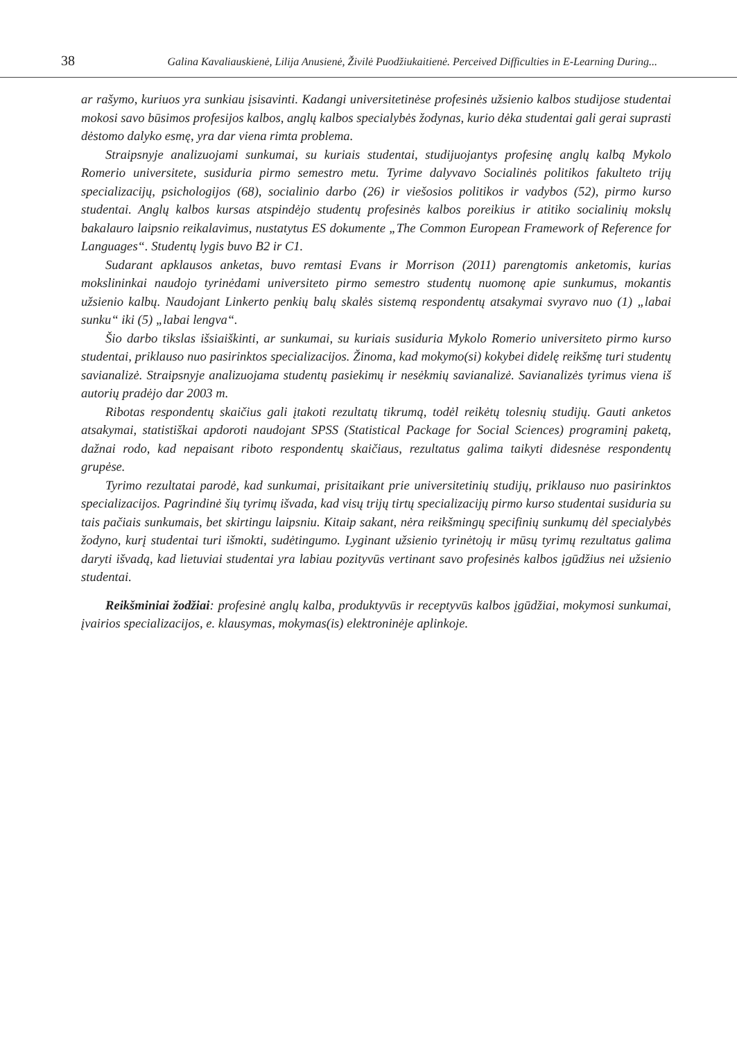38 Galina Kavaliauskienė, Lilija Anusienė, Živilė Puodžiukaitienė. Perceived Difficulties in E-Learning During...
ar rašymo, kuriuos yra sunkiau įsisavinti. Kadangi universitetinėse profesinės užsienio kalbos studijose studentai mokosi savo būsimos profesijos kalbos, anglų kalbos specialybės žodynas, kurio dėka studentai gali gerai suprasti dėstomo dalyko esmę, yra dar viena rimta problema.
Straipsnyje analizuojami sunkumai, su kuriais studentai, studijuojantys profesinę anglų kalbą Mykolo Romerio universitete, susiduria pirmo semestro metu. Tyrime dalyvavo Socialinės politikos fakulteto trijų specializacijų, psichologijos (68), socialinio darbo (26) ir viešosios politikos ir vadybos (52), pirmo kurso studentai. Anglų kalbos kursas atspindėjo studentų profesinės kalbos poreikius ir atitiko socialinių mokslų bakalauro laipsnio reikalavimus, nustatytus ES dokumente „The Common European Framework of Reference for Languages“. Studentų lygis buvo B2 ir C1.
Sudarant apklausos anketas, buvo remtasi Evans ir Morrison (2011) parengtomis anketomis, kurias mokslininkai naudojo tyrinėdami universiteto pirmo semestro studentų nuomonę apie sunkumus, mokantis užsienio kalbų. Naudojant Linkerto penkių balų skalės sistemą respondentų atsakymai svyravo nuo (1) „labai sunku“ iki (5) „labai lengva“.
Šio darbo tikslas išsiaiškinti, ar sunkumai, su kuriais susiduria Mykolo Romerio universiteto pirmo kurso studentai, priklauso nuo pasirinktos specializacijos. Žinoma, kad mokymo(si) kokybei didelę reikšmę turi studentų savianalizė. Straipsnyje analizuojama studentų pasiekimų ir nesėkmių savianalizė. Savianalizės tyrimus viena iš autorių pradėjo dar 2003 m.
Ribotas respondentų skaičius gali įtakoti rezultatų tikrumą, todėl reikėtų tolesnių studijų. Gauti anketos atsakymai, statistiškai apdoroti naudojant SPSS (Statistical Package for Social Sciences) programinį paketą, dažnai rodo, kad nepaisant riboto respondentų skaičiaus, rezultatus galima taikyti didesnėse respondentų grupėse.
Tyrimo rezultatai parodė, kad sunkumai, prisitaikant prie universitetinių studijų, priklauso nuo pasirinktos specializacijos. Pagrindinė šių tyrimų išvada, kad visų trijų tirtų specializacijų pirmo kurso studentai susiduria su tais pačiais sunkumais, bet skirtingu laipsniu. Kitaip sakant, nėra reikšmingų specifinių sunkumų dėl specialybės žodyno, kurį studentai turi išmokti, sudėtingumo. Lyginant užsienio tyrinėtojų ir mūsų tyrimų rezultatus galima daryti išvadą, kad lietuviai studentai yra labiau pozityvūs vertinant savo profesinės kalbos įgūdžius nei užsienio studentai.
Reikšminiai žodžiai: profesinė anglų kalba, produktyvūs ir receptyvūs kalbos įgūdžiai, mokymosi sunkumai, įvairios specializacijos, e. klausymas, mokymas(is) elektroninėje aplinkoje.